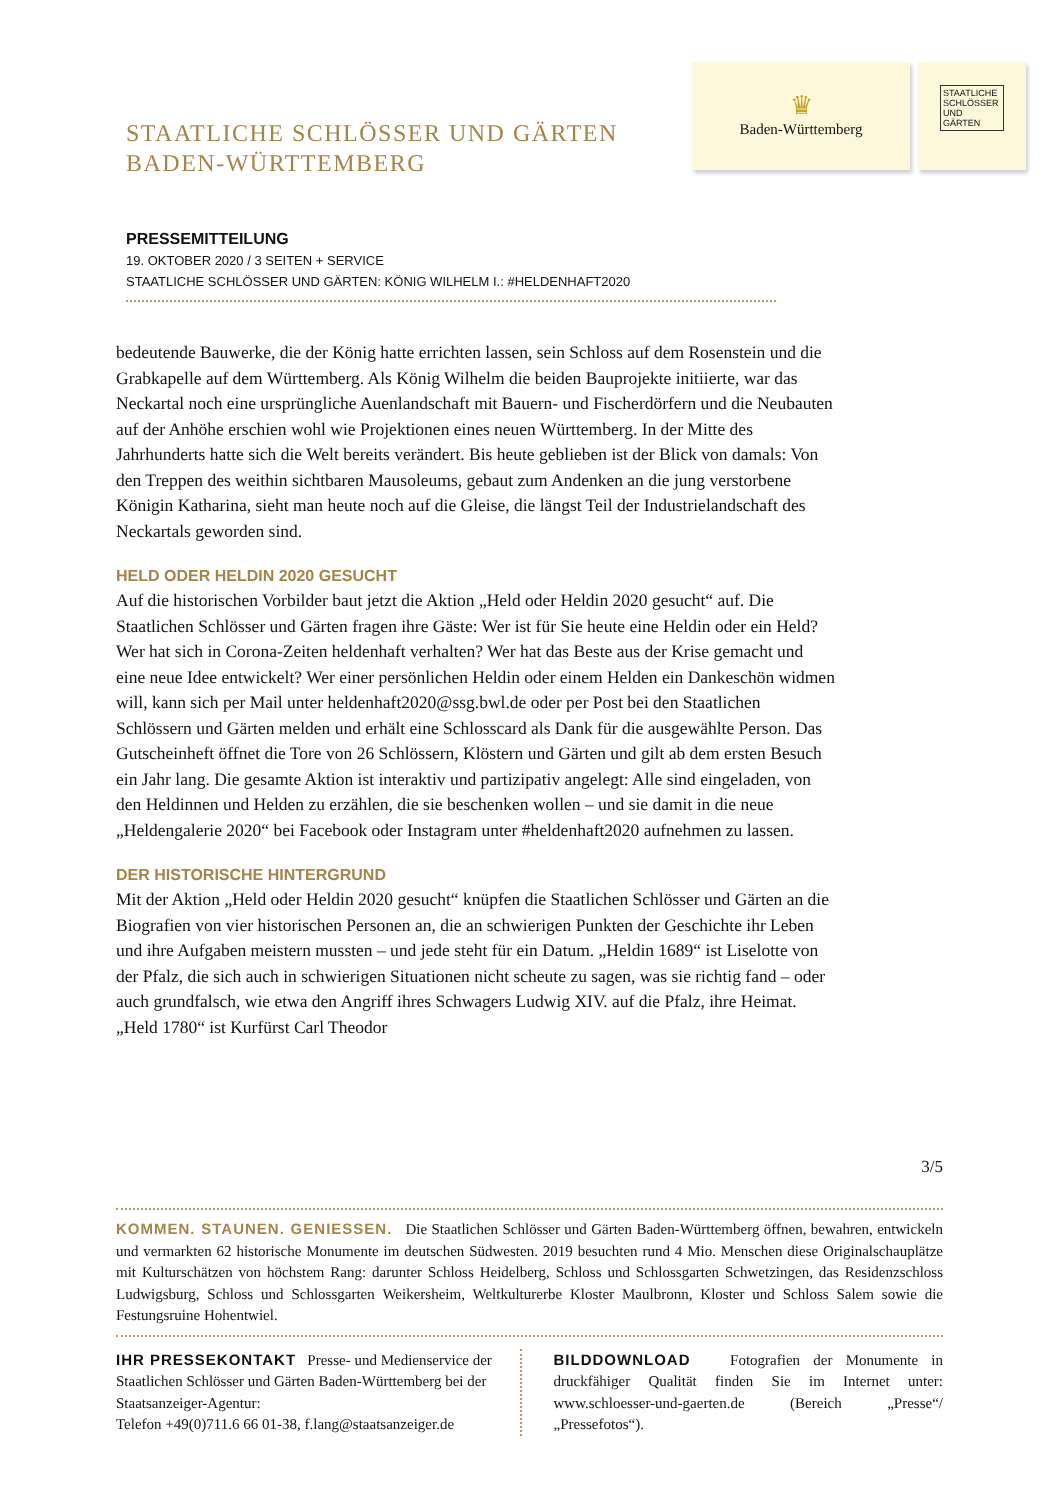STAATLICHE SCHLÖSSER UND GÄRTEN
BADEN-WÜRTTEMBERG
♛
Baden-Württemberg
STAATLICHE SCHLÖSSER UND GÄRTEN
PRESSEMITTEILUNG
19. OKTOBER 2020 / 3 SEITEN + SERVICE
STAATLICHE SCHLÖSSER UND GÄRTEN: KÖNIG WILHELM I.: #HELDENHAFT2020
bedeutende Bauwerke, die der König hatte errichten lassen, sein Schloss auf dem Rosenstein und die Grabkapelle auf dem Württemberg. Als König Wilhelm die beiden Bauprojekte initiierte, war das Neckartal noch eine ursprüngliche Auenlandschaft mit Bauern- und Fischerdörfern und die Neubauten auf der Anhöhe erschien wohl wie Projektionen eines neuen Württemberg. In der Mitte des Jahrhunderts hatte sich die Welt bereits verändert. Bis heute geblieben ist der Blick von damals: Von den Treppen des weithin sichtbaren Mausoleums, gebaut zum Andenken an die jung verstorbene Königin Katharina, sieht man heute noch auf die Gleise, die längst Teil der Industrielandschaft des Neckartals geworden sind.
HELD ODER HELDIN 2020 GESUCHT
Auf die historischen Vorbilder baut jetzt die Aktion „Held oder Heldin 2020 gesucht“ auf. Die Staatlichen Schlösser und Gärten fragen ihre Gäste: Wer ist für Sie heute eine Heldin oder ein Held? Wer hat sich in Corona-Zeiten heldenhaft verhalten? Wer hat das Beste aus der Krise gemacht und eine neue Idee entwickelt? Wer einer persönlichen Heldin oder einem Helden ein Dankeschön widmen will, kann sich per Mail unter heldenhaft2020@ssg.bwl.de oder per Post bei den Staatlichen Schlössern und Gärten melden und erhält eine Schlosscard als Dank für die ausgewählte Person. Das Gutscheinheft öffnet die Tore von 26 Schlössern, Klöstern und Gärten und gilt ab dem ersten Besuch ein Jahr lang. Die gesamte Aktion ist interaktiv und partizipativ angelegt: Alle sind eingeladen, von den Heldinnen und Helden zu erzählen, die sie beschenken wollen – und sie damit in die neue „Heldengalerie 2020“ bei Facebook oder Instagram unter #heldenhaft2020 aufnehmen zu lassen.
DER HISTORISCHE HINTERGRUND
Mit der Aktion „Held oder Heldin 2020 gesucht“ knüpfen die Staatlichen Schlösser und Gärten an die Biografien von vier historischen Personen an, die an schwierigen Punkten der Geschichte ihr Leben und ihre Aufgaben meistern mussten – und jede steht für ein Datum. „Heldin 1689“ ist Liselotte von der Pfalz, die sich auch in schwierigen Situationen nicht scheute zu sagen, was sie richtig fand – oder auch grundfalsch, wie etwa den Angriff ihres Schwagers Ludwig XIV. auf die Pfalz, ihre Heimat. „Held 1780“ ist Kurfürst Carl Theodor
3/5
KOMMEN. STAUNEN. GENIESSEN. Die Staatlichen Schlösser und Gärten Baden-Württemberg öffnen, bewahren, entwickeln und vermarkten 62 historische Monumente im deutschen Südwesten. 2019 besuchten rund 4 Mio. Menschen diese Originalschauplätze mit Kulturschätzen von höchstem Rang: darunter Schloss Heidelberg, Schloss und Schlossgarten Schwetzingen, das Residenzschloss Ludwigsburg, Schloss und Schlossgarten Weikersheim, Weltkulturerbe Kloster Maulbronn, Kloster und Schloss Salem sowie die Festungsruine Hohentwiel.
IHR PRESSEKONTAKT Presse- und Medienservice der Staatlichen Schlösser und Gärten Baden-Württemberg bei der Staatsanzeiger-Agentur:
Telefon +49(0)711.6 66 01-38, f.lang@staatsanzeiger.de
BILDDOWNLOAD Fotografien der Monumente in druckfähiger Qualität finden Sie im Internet unter: www.schloesser-und-gaerten.de (Bereich „Presse“/„Pressefotos“).